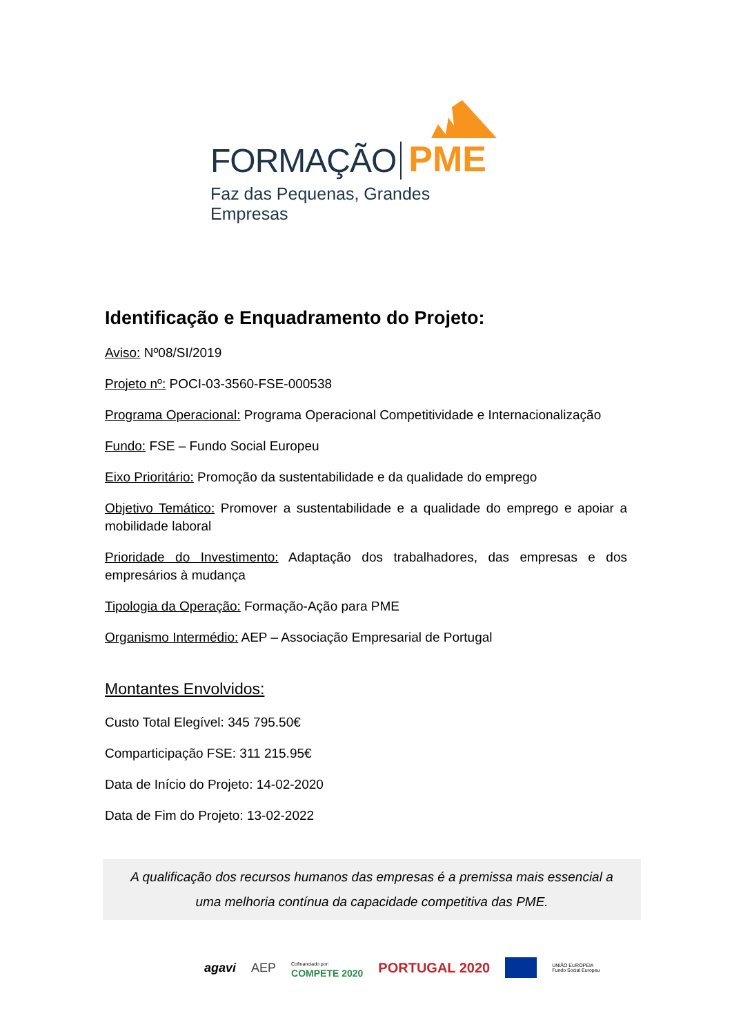FORMAÇÃO PME
Faz das Pequenas, Grandes Empresas
Identificação e Enquadramento do Projeto:
Aviso: Nº08/SI/2019
Projeto nº: POCI-03-3560-FSE-000538
Programa Operacional: Programa Operacional Competitividade e Internacionalização
Fundo: FSE – Fundo Social Europeu
Eixo Prioritário: Promoção da sustentabilidade e da qualidade do emprego
Objetivo Temático: Promover a sustentabilidade e a qualidade do emprego e apoiar a mobilidade laboral
Prioridade do Investimento: Adaptação dos trabalhadores, das empresas e dos empresários à mudança
Tipologia da Operação: Formação-Ação para PME
Organismo Intermédio: AEP – Associação Empresarial de Portugal
Montantes Envolvidos:
Custo Total Elegível: 345 795.50€
Comparticipação FSE: 311 215.95€
Data de Início do Projeto: 14-02-2020
Data de Fim do Projeto: 13-02-2022
A qualificação dos recursos humanos das empresas é a premissa mais essencial a uma melhoria contínua da capacidade competitiva das PME.
agavi AEP Cofinanciado por:
COMPETE 2020 PORTUGAL 2020 UNIÃO EUROPEIA
Fundo Social Europeu